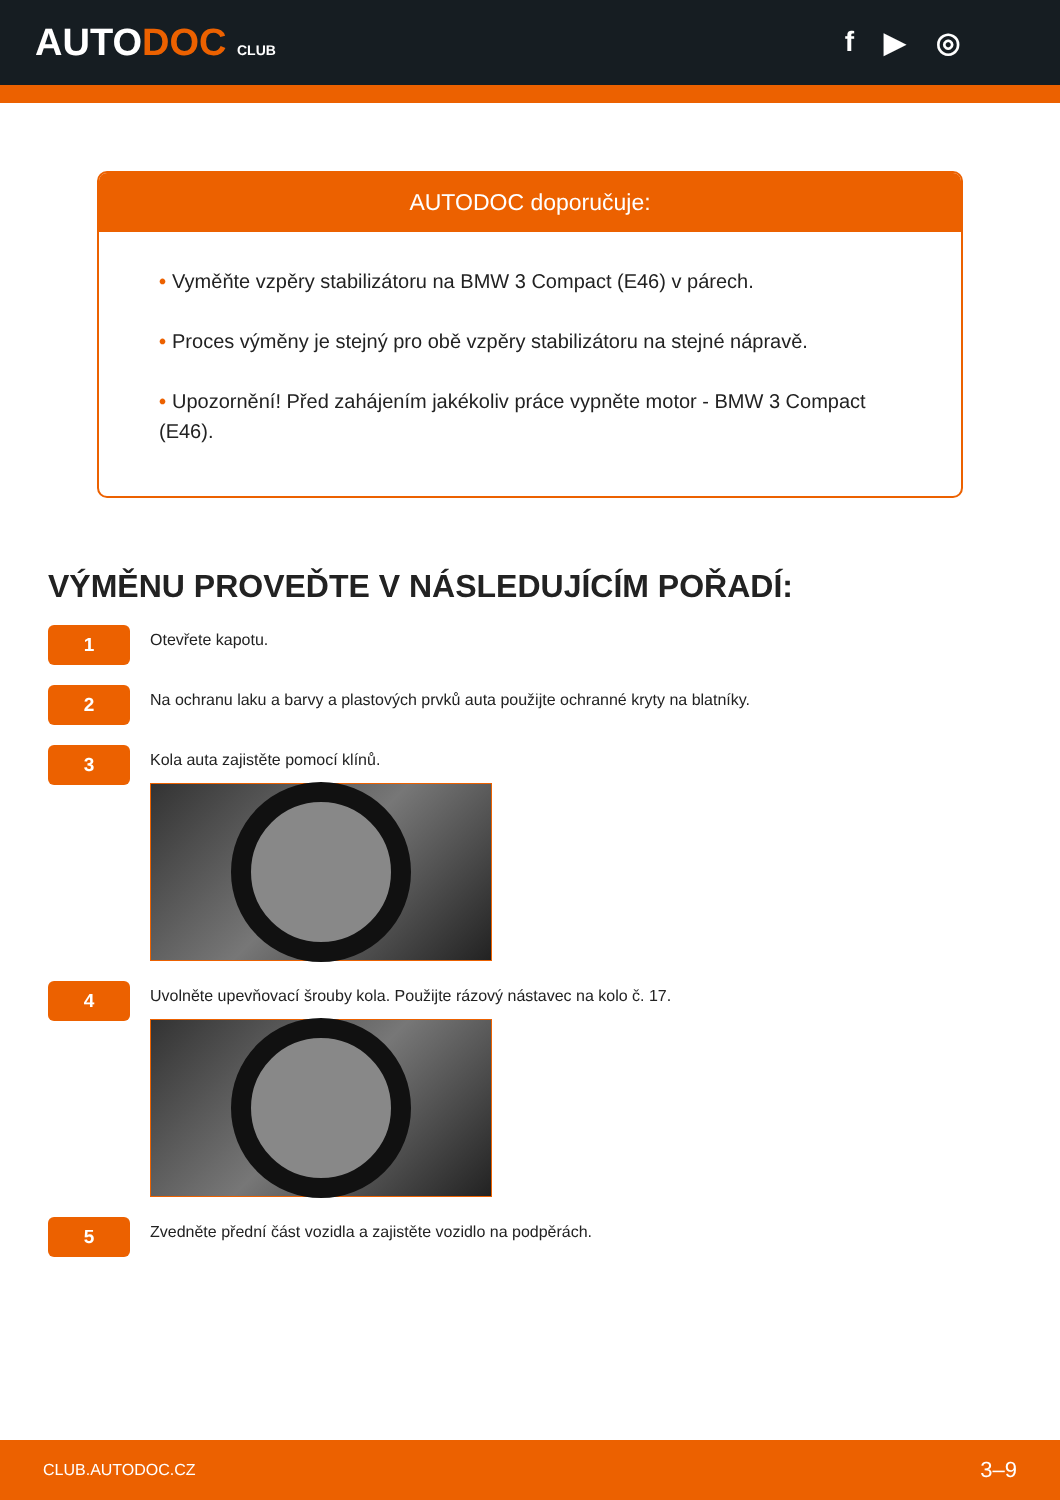AUTODOC CLUB
f ▶ ◎
AUTODOC doporučuje:
• Vyměňte vzpěry stabilizátoru na BMW 3 Compact (E46) v párech.
• Proces výměny je stejný pro obě vzpěry stabilizátoru na stejné nápravě.
• Upozornění! Před zahájením jakékoliv práce vypněte motor - BMW 3 Compact (E46).
VÝMĚNU PROVEĎTE V NÁSLEDUJÍCÍM POŘADÍ:
1
Otevřete kapotu.
2
Na ochranu laku a barvy a plastových prvků auta použijte ochranné kryty na blatníky.
3
Kola auta zajistěte pomocí klínů.
4
Uvolněte upevňovací šrouby kola. Použijte rázový nástavec na kolo č. 17.
5
Zvedněte přední část vozidla a zajistěte vozidlo na podpěrách.
CLUB.AUTODOC.CZ 3–9